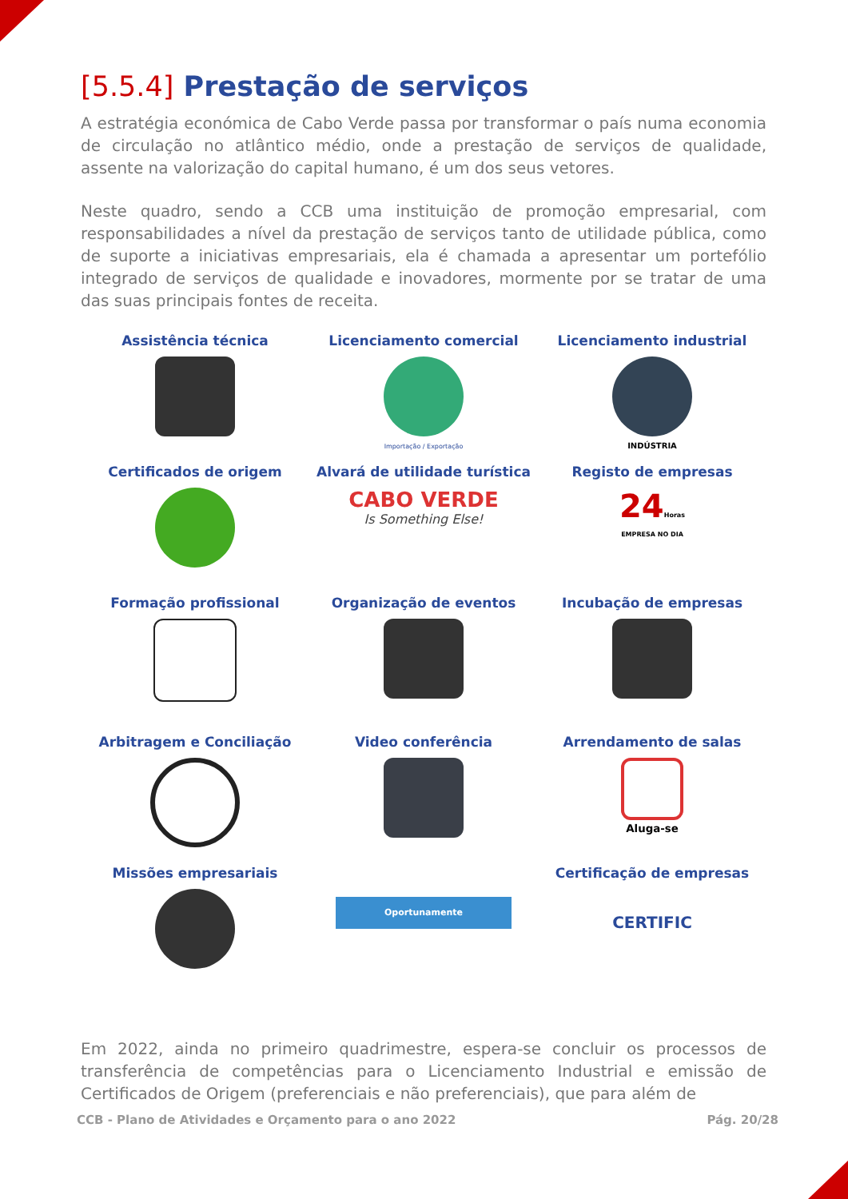[5.5.4] Prestação de serviços
A estratégia económica de Cabo Verde passa por transformar o país numa economia de circulação no atlântico médio, onde a prestação de serviços de qualidade, assente na valorização do capital humano, é um dos seus vetores.
Neste quadro, sendo a CCB uma instituição de promoção empresarial, com responsabilidades a nível da prestação de serviços tanto de utilidade pública, como de suporte a iniciativas empresariais, ela é chamada a apresentar um portefólio integrado de serviços de qualidade e inovadores, mormente por se tratar de uma das suas principais fontes de receita.
Assistência técnica
Licenciamento comercial
Importação / Exportação
Licenciamento industrial
INDÚSTRIA
Certificados de origem
Alvará de utilidade turística
CABO VERDE
Is Something Else!
Registo de empresas
24Horas
EMPRESA NO DIA
Formação profissional
Organização de eventos
Incubação de empresas
Arbitragem e Conciliação
Video conferência
Arrendamento de salas
Aluga-se
Missões empresariais
Oportunamente
Certificação de empresas
CERTIFIC
Em 2022, ainda no primeiro quadrimestre, espera-se concluir os processos de transferência de competências para o Licenciamento Industrial e emissão de Certificados de Origem (preferenciais e não preferenciais), que para além de
CCB - Plano de Atividades e Orçamento para o ano 2022 Pág. 20/28